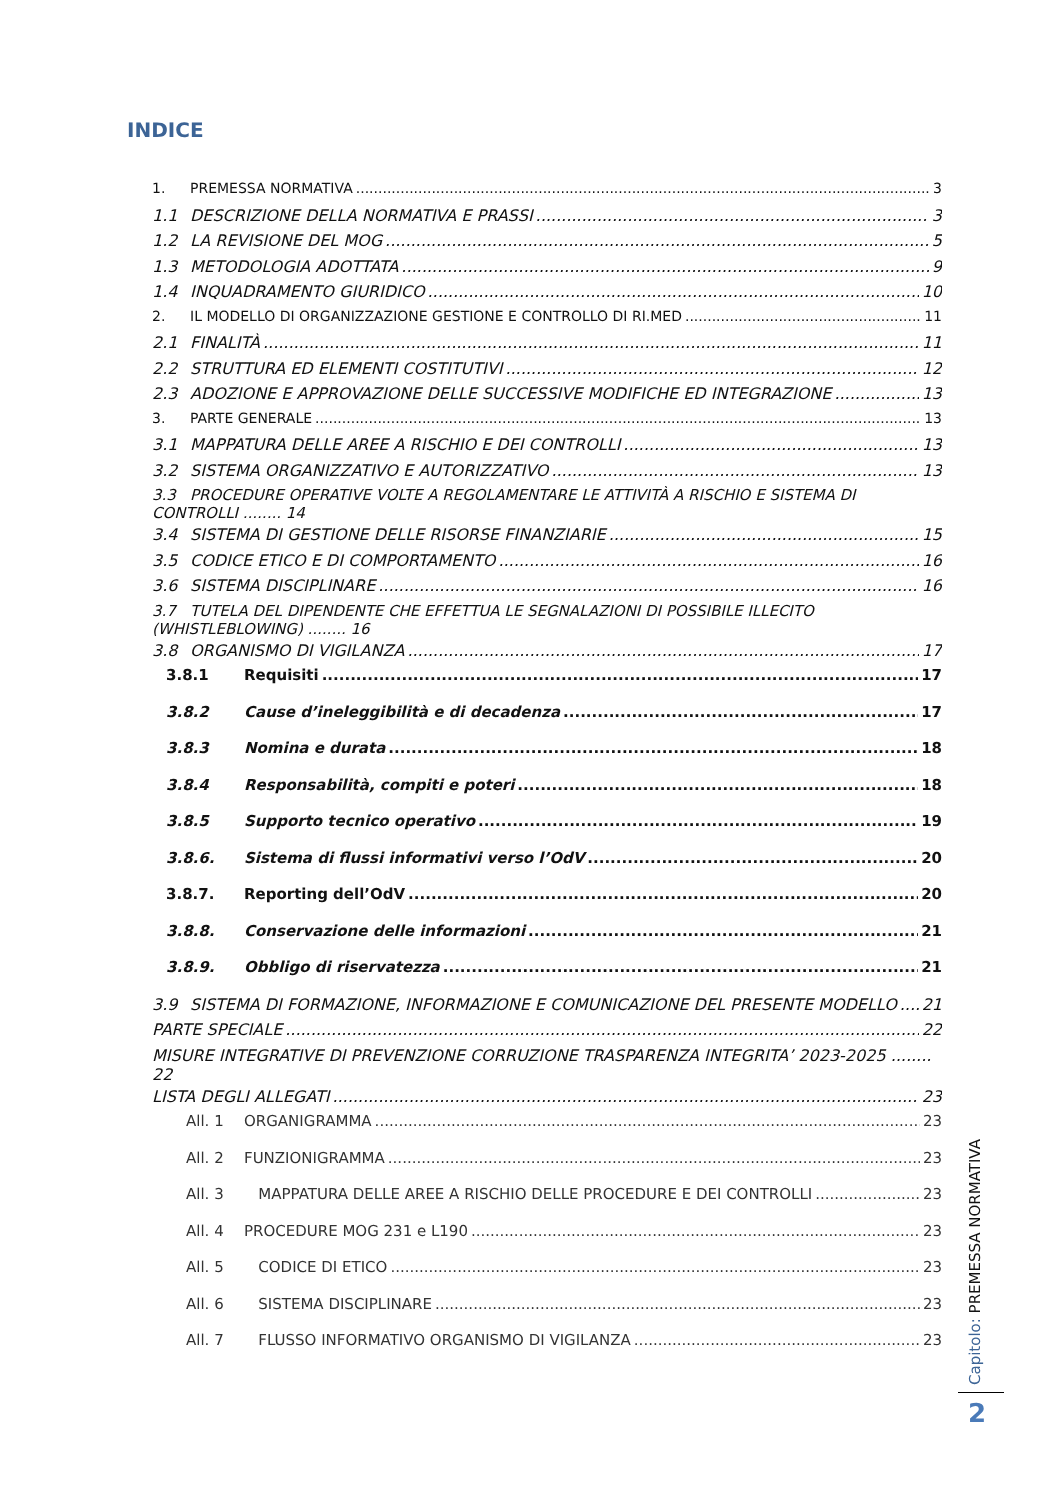INDICE
1. PREMESSA NORMATIVA 3
1.1 DESCRIZIONE DELLA NORMATIVA E PRASSI 3
1.2 LA REVISIONE DEL MOG 5
1.3 METODOLOGIA ADOTTATA 9
1.4 INQUADRAMENTO GIURIDICO 10
2. IL MODELLO DI ORGANIZZAZIONE GESTIONE E CONTROLLO DI RI.MED 11
2.1 FINALITÀ 11
2.2 STRUTTURA ED ELEMENTI COSTITUTIVI 12
2.3 ADOZIONE E APPROVAZIONE DELLE SUCCESSIVE MODIFICHE ED INTEGRAZIONE 13
3. PARTE GENERALE 13
3.1 MAPPATURA DELLE AREE A RISCHIO E DEI CONTROLLI 13
3.2 SISTEMA ORGANIZZATIVO E AUTORIZZATIVO 13
3.3 PROCEDURE OPERATIVE VOLTE A REGOLAMENTARE LE ATTIVITÀ A RISCHIO E SISTEMA DI CONTROLLI ........ 14
3.4 SISTEMA DI GESTIONE DELLE RISORSE FINANZIARIE 15
3.5 CODICE ETICO E DI COMPORTAMENTO 16
3.6 SISTEMA DISCIPLINARE 16
3.7 TUTELA DEL DIPENDENTE CHE EFFETTUA LE SEGNALAZIONI DI POSSIBILE ILLECITO (WHISTLEBLOWING) ........ 16
3.8 ORGANISMO DI VIGILANZA 17
3.8.1 Requisiti 17
3.8.2 Cause d’ineleggibilità e di decadenza 17
3.8.3 Nomina e durata 18
3.8.4 Responsabilità, compiti e poteri 18
3.8.5 Supporto tecnico operativo 19
3.8.6. Sistema di flussi informativi verso l’OdV 20
3.8.7. Reporting dell’OdV 20
3.8.8. Conservazione delle informazioni 21
3.8.9. Obbligo di riservatezza 21
3.9 SISTEMA DI FORMAZIONE, INFORMAZIONE E COMUNICAZIONE DEL PRESENTE MODELLO 21
PARTE SPECIALE 22
MISURE INTEGRATIVE DI PREVENZIONE CORRUZIONE TRASPARENZA INTEGRITA’ 2023-2025 ........ 22
LISTA DEGLI ALLEGATI 23
All. 1 ORGANIGRAMMA 23
All. 2 FUNZIONIGRAMMA 23
All. 3 MAPPATURA DELLE AREE A RISCHIO DELLE PROCEDURE E DEI CONTROLLI 23
All. 4 PROCEDURE MOG 231 e L190 23
All. 5 CODICE DI ETICO 23
All. 6 SISTEMA DISCIPLINARE 23
All. 7 FLUSSO INFORMATIVO ORGANISMO DI VIGILANZA 23
Capitolo: PREMESSA NORMATIVA
2